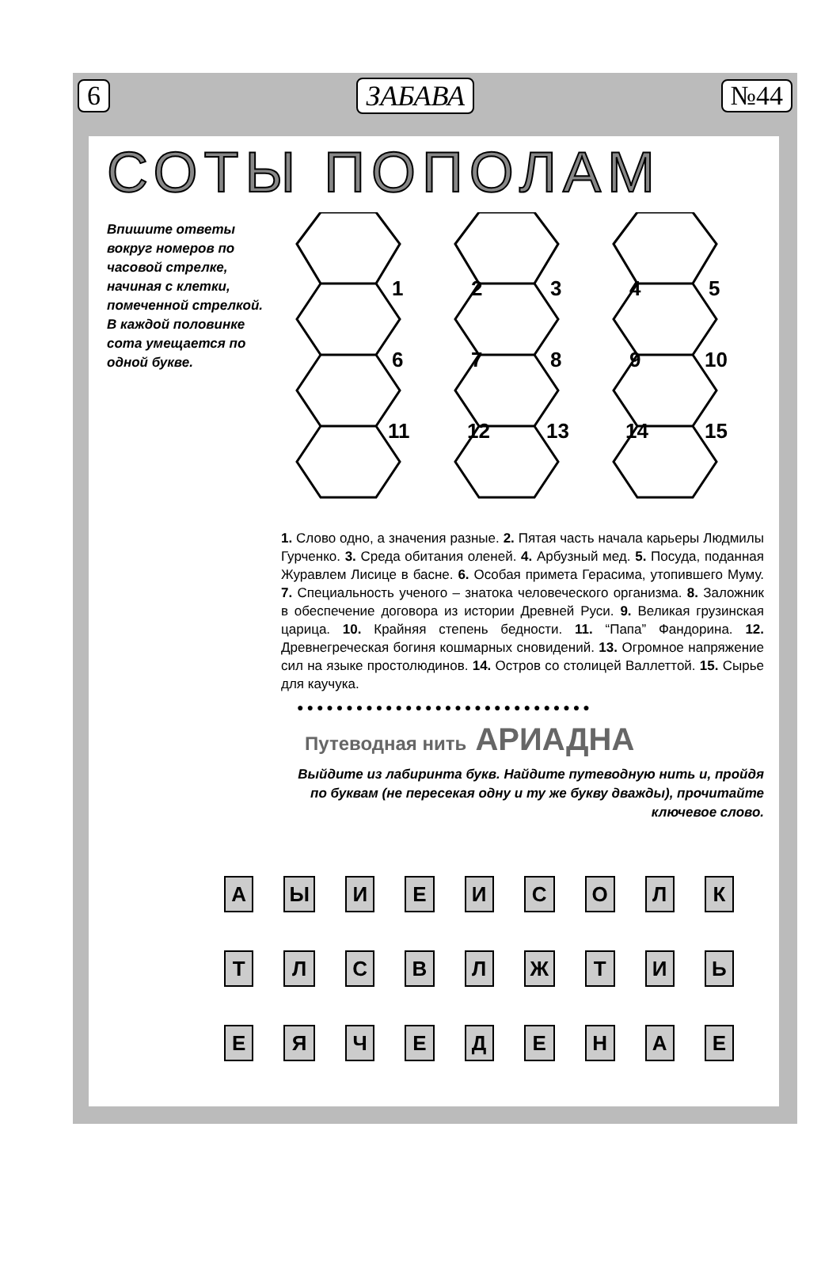6 ЗАБАВА №44
СОТЫ ПОПОЛАМ
Впишите ответы вокруг номеров по часовой стрелке, начиная с клетки, помеченной стрелкой.
В каждой половинке сота умещается по одной букве.
1
2
3
4
5
6
7
8
9
10
11
12
13
14
15
1. Слово одно, а значения разные. 2. Пятая часть начала карьеры Людмилы Гурченко. 3. Среда обитания оленей. 4. Арбузный мед. 5. Посуда, поданная Журавлем Лисице в басне. 6. Особая примета Герасима, утопившего Муму. 7. Специальность ученого – знатока человеческого организма. 8. Заложник в обеспечение договора из истории Древней Руси. 9. Великая грузинская царица. 10. Крайняя степень бедности. 11. “Папа” Фандорина. 12. Древнегреческая богиня кошмарных сновидений. 13. Огромное напряжение сил на языке простолюдинов. 14. Остров со столицей Валлеттой. 15. Сырье для каучука.
●●●●●●●●●●●●●●●●●●●●●●●●●●●●●●
Путеводная нить АРИАДНА
Выйдите из лабиринта букв. Найдите путеводную нить и, пройдя по буквам (не пересекая одну и ту же букву дважды), прочитайте ключевое слово.
| А | Ы | И | Е | И | С | О | Л | К |
| Т | Л | С | В | Л | Ж | Т | И | Ь |
| Е | Я | Ч | Е | Д | Е | Н | А | Е |